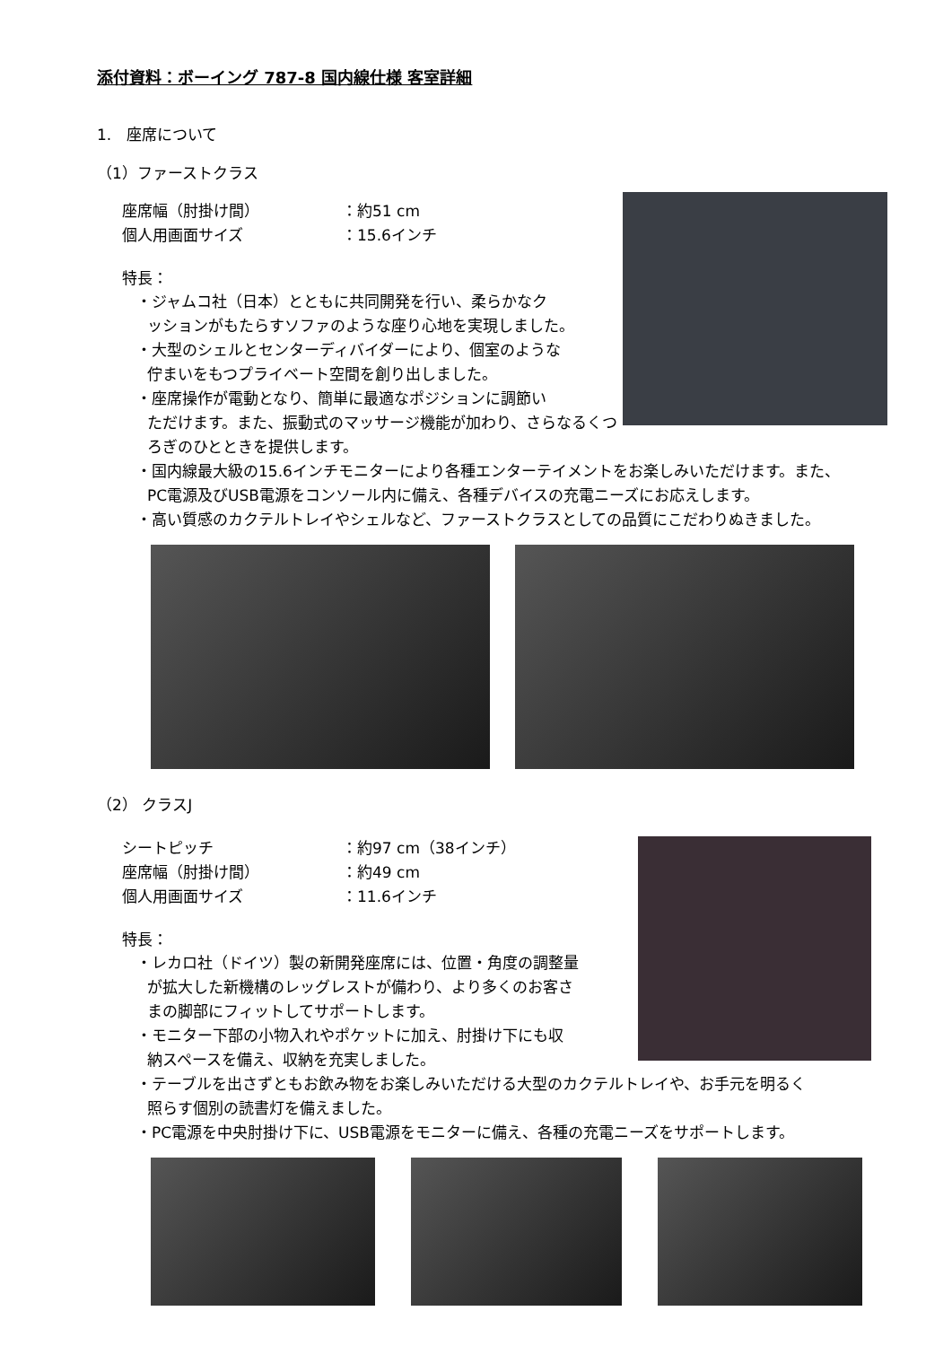添付資料：ボーイング 787-8 国内線仕様 客室詳細
1.　座席について
（1）ファーストクラス
座席幅（肘掛け間）
：約51 cm
個人用画面サイズ
：15.6インチ
特長：
・ジャムコ社（日本）とともに共同開発を行い、柔らかなク
ッションがもたらすソファのような座り心地を実現しました。
・大型のシェルとセンターディバイダーにより、個室のような
佇まいをもつプライベート空間を創り出しました。
・座席操作が電動となり、簡単に最適なポジションに調節い
ただけます。また、振動式のマッサージ機能が加わり、さらなるくつろぎのひとときを提供します。
・国内線最大級の15.6インチモニターにより各種エンターテイメントをお楽しみいただけます。また、
PC電源及びUSB電源をコンソール内に備え、各種デバイスの充電ニーズにお応えします。
・高い質感のカクテルトレイやシェルなど、ファーストクラスとしての品質にこだわりぬきました。
（2） クラスJ
シートピッチ
：約97 cm（38インチ）
座席幅（肘掛け間）
：約49 cm
個人用画面サイズ
：11.6インチ
特長：
・レカロ社（ドイツ）製の新開発座席には、位置・角度の調整量
が拡大した新機構のレッグレストが備わり、より多くのお客さ
まの脚部にフィットしてサポートします。
・モニター下部の小物入れやポケットに加え、肘掛け下にも収
納スペースを備え、収納を充実しました。
・テーブルを出さずともお飲み物をお楽しみいただける大型のカクテルトレイや、お手元を明るく
照らす個別の読書灯を備えました。
・PC電源を中央肘掛け下に、USB電源をモニターに備え、各種の充電ニーズをサポートします。